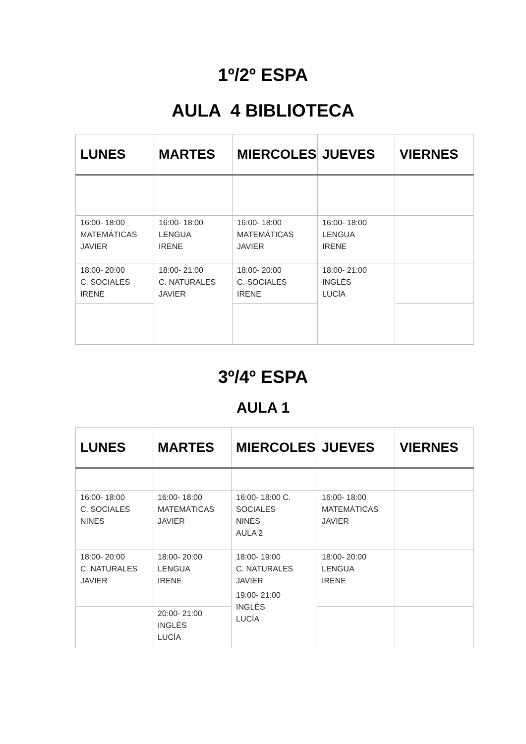1º/2º ESPA
AULA 4 BIBLIOTECA
| LUNES | MARTES | MIERCOLES | JUEVES | VIERNES |
| --- | --- | --- | --- | --- |
| 16:00- 18:00 MATEMÁTICAS JAVIER | 16:00- 18:00 LENGUA IRENE | 16:00- 18:00 MATEMÁTICAS JAVIER | 16:00- 18:00 LENGUA IRENE | |
| 18:00- 20:00 C. SOCIALES IRENE | 18:00- 21:00 C. NATURALES JAVIER | 18:00- 20:00 C. SOCIALES IRENE | 18:00- 21:00 INGLÉS LUCÍA | |
3º/4º ESPA
AULA 1
| LUNES | MARTES | MIERCOLES | JUEVES | VIERNES |
| --- | --- | --- | --- | --- |
| 16:00- 18:00 C. SOCIALES NINES | 16:00- 18:00 MATEMÁTICAS JAVIER | 16:00- 18:00 C. SOCIALES NINES AULA 2 | 16:00- 18:00 MATEMÁTICAS JAVIER | |
| 18:00- 20:00 C. NATURALES JAVIER | 18:00- 20:00 LENGUA IRENE | 18:00- 19:00 C. NATURALES JAVIER | 18:00- 20:00 LENGUA IRENE | |
| | | 19:00- 21:00 INGLÉS LUCÍA | | |
| | 20:00- 21:00 INGLÉS LUCÍA | | | |